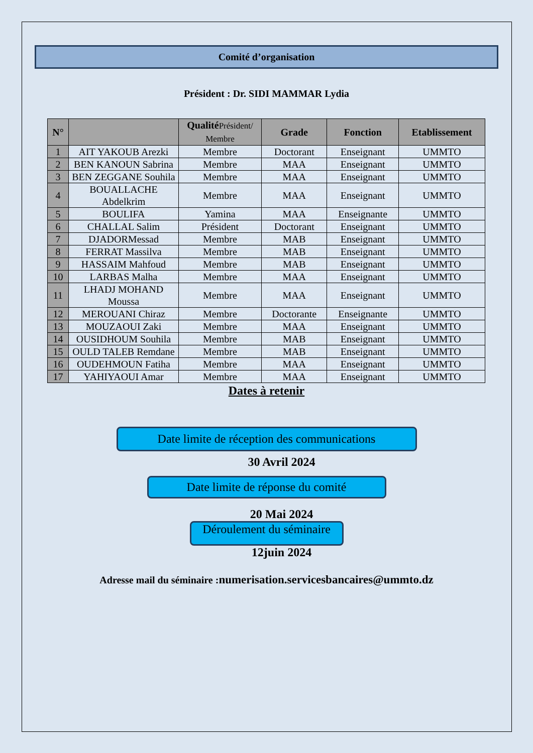Comité d’organisation
Président : Dr. SIDI MAMMAR Lydia
| N° | | Qualité Président/ Membre | Grade | Fonction | Etablissement |
| --- | --- | --- | --- | --- | --- |
| 1 | AIT YAKOUB Arezki | Membre | Doctorant | Enseignant | UMMTO |
| 2 | BEN KANOUN Sabrina | Membre | MAA | Enseignant | UMMTO |
| 3 | BEN ZEGGANE Souhila | Membre | MAA | Enseignant | UMMTO |
| 4 | BOUALLACHE Abdelkrim | Membre | MAA | Enseignant | UMMTO |
| 5 | BOULIFA | Yamina | MAA | Enseignante | UMMTO |
| 6 | CHALLAL Salim | Président | Doctorant | Enseignant | UMMTO |
| 7 | DJADORMessad | Membre | MAB | Enseignant | UMMTO |
| 8 | FERRAT Massilva | Membre | MAB | Enseignant | UMMTO |
| 9 | HASSAIM Mahfoud | Membre | MAB | Enseignant | UMMTO |
| 10 | LARBAS Malha | Membre | MAA | Enseignant | UMMTO |
| 11 | LHADJ MOHAND Moussa | Membre | MAA | Enseignant | UMMTO |
| 12 | MEROUANI Chiraz | Membre | Doctorante | Enseignante | UMMTO |
| 13 | MOUZAOUI Zaki | Membre | MAA | Enseignant | UMMTO |
| 14 | OUSIDHOUM Souhila | Membre | MAB | Enseignant | UMMTO |
| 15 | OULD TALEB Remdane | Membre | MAB | Enseignant | UMMTO |
| 16 | OUDEHMOUN Fatiha | Membre | MAA | Enseignant | UMMTO |
| 17 | YAHIYAOUI Amar | Membre | MAA | Enseignant | UMMTO |
Dates à retenir
Date limite de réception des communications
30 Avril 2024
Date limite de réponse du comité
20 Mai 2024
Déroulement du séminaire
12juin 2024
Adresse mail du séminaire :numerisation.servicesbancaires@ummto.dz